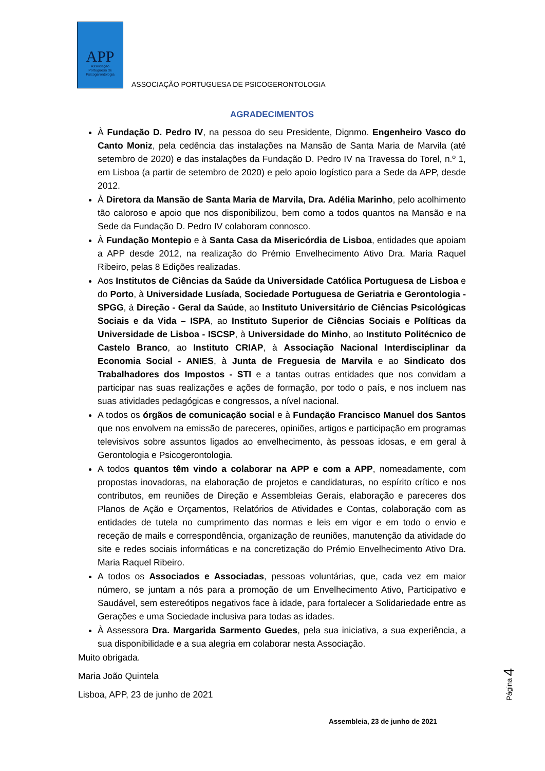APP
Associação
Portuguesa de
Psicogerontologia
ASSOCIAÇÃO PORTUGUESA DE PSICOGERONTOLOGIA
AGRADECIMENTOS
À Fundação D. Pedro IV, na pessoa do seu Presidente, Dignmo. Engenheiro Vasco do Canto Moniz, pela cedência das instalações na Mansão de Santa Maria de Marvila (até setembro de 2020) e das instalações da Fundação D. Pedro IV na Travessa do Torel, n.º 1, em Lisboa (a partir de setembro de 2020) e pelo apoio logístico para a Sede da APP, desde 2012.
À Diretora da Mansão de Santa Maria de Marvila, Dra. Adélia Marinho, pelo acolhimento tão caloroso e apoio que nos disponibilizou, bem como a todos quantos na Mansão e na Sede da Fundação D. Pedro IV colaboram connosco.
À Fundação Montepio e à Santa Casa da Misericórdia de Lisboa, entidades que apoiam a APP desde 2012, na realização do Prémio Envelhecimento Ativo Dra. Maria Raquel Ribeiro, pelas 8 Edições realizadas.
Aos Institutos de Ciências da Saúde da Universidade Católica Portuguesa de Lisboa e do Porto, à Universidade Lusíada, Sociedade Portuguesa de Geriatria e Gerontologia - SPGG, à Direção - Geral da Saúde, ao Instituto Universitário de Ciências Psicológicas Sociais e da Vida – ISPA, ao Instituto Superior de Ciências Sociais e Políticas da Universidade de Lisboa - ISCSP, à Universidade do Minho, ao Instituto Politécnico de Castelo Branco, ao Instituto CRIAP, à Associação Nacional Interdisciplinar da Economia Social - ANIES, à Junta de Freguesia de Marvila e ao Sindicato dos Trabalhadores dos Impostos - STI e a tantas outras entidades que nos convidam a participar nas suas realizações e ações de formação, por todo o país, e nos incluem nas suas atividades pedagógicas e congressos, a nível nacional.
A todos os órgãos de comunicação social e à Fundação Francisco Manuel dos Santos que nos envolvem na emissão de pareceres, opiniões, artigos e participação em programas televisivos sobre assuntos ligados ao envelhecimento, às pessoas idosas, e em geral à Gerontologia e Psicogerontologia.
A todos quantos têm vindo a colaborar na APP e com a APP, nomeadamente, com propostas inovadoras, na elaboração de projetos e candidaturas, no espírito crítico e nos contributos, em reuniões de Direção e Assembleias Gerais, elaboração e pareceres dos Planos de Ação e Orçamentos, Relatórios de Atividades e Contas, colaboração com as entidades de tutela no cumprimento das normas e leis em vigor e em todo o envio e receção de mails e correspondência, organização de reuniões, manutenção da atividade do site e redes sociais informáticas e na concretização do Prémio Envelhecimento Ativo Dra. Maria Raquel Ribeiro.
A todos os Associados e Associadas, pessoas voluntárias, que, cada vez em maior número, se juntam a nós para a promoção de um Envelhecimento Ativo, Participativo e Saudável, sem estereótipos negativos face à idade, para fortalecer a Solidariedade entre as Gerações e uma Sociedade inclusiva para todas as idades.
À Assessora Dra. Margarida Sarmento Guedes, pela sua iniciativa, a sua experiência, a sua disponibilidade e a sua alegria em colaborar nesta Associação.
Muito obrigada.
Maria João Quintela
Lisboa, APP, 23 de junho de 2021
Página 4
Assembleia, 23 de junho de 2021